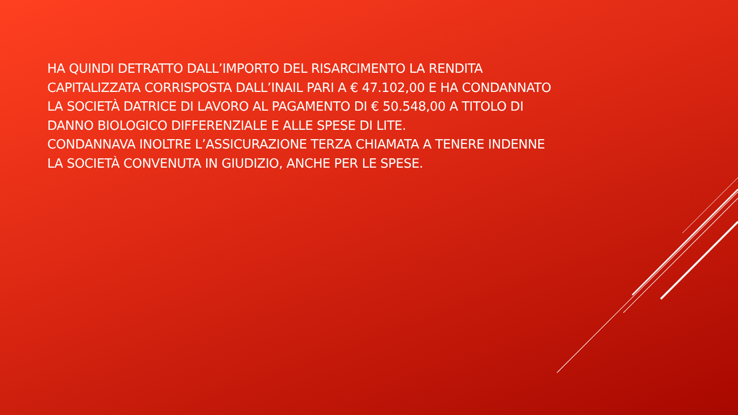HA QUINDI DETRATTO DALL’IMPORTO DEL RISARCIMENTO LA RENDITA CAPITALIZZATA CORRISPOSTA DALL’INAIL PARI A € 47.102,00 E HA CONDANNATO LA SOCIETÀ DATRICE DI LAVORO AL PAGAMENTO DI € 50.548,00 A TITOLO DI DANNO BIOLOGICO DIFFERENZIALE E ALLE SPESE DI LITE.
CONDANNAVA INOLTRE L’ASSICURAZIONE TERZA CHIAMATA A TENERE INDENNE LA SOCIETÀ CONVENUTA IN GIUDIZIO, ANCHE PER LE SPESE.